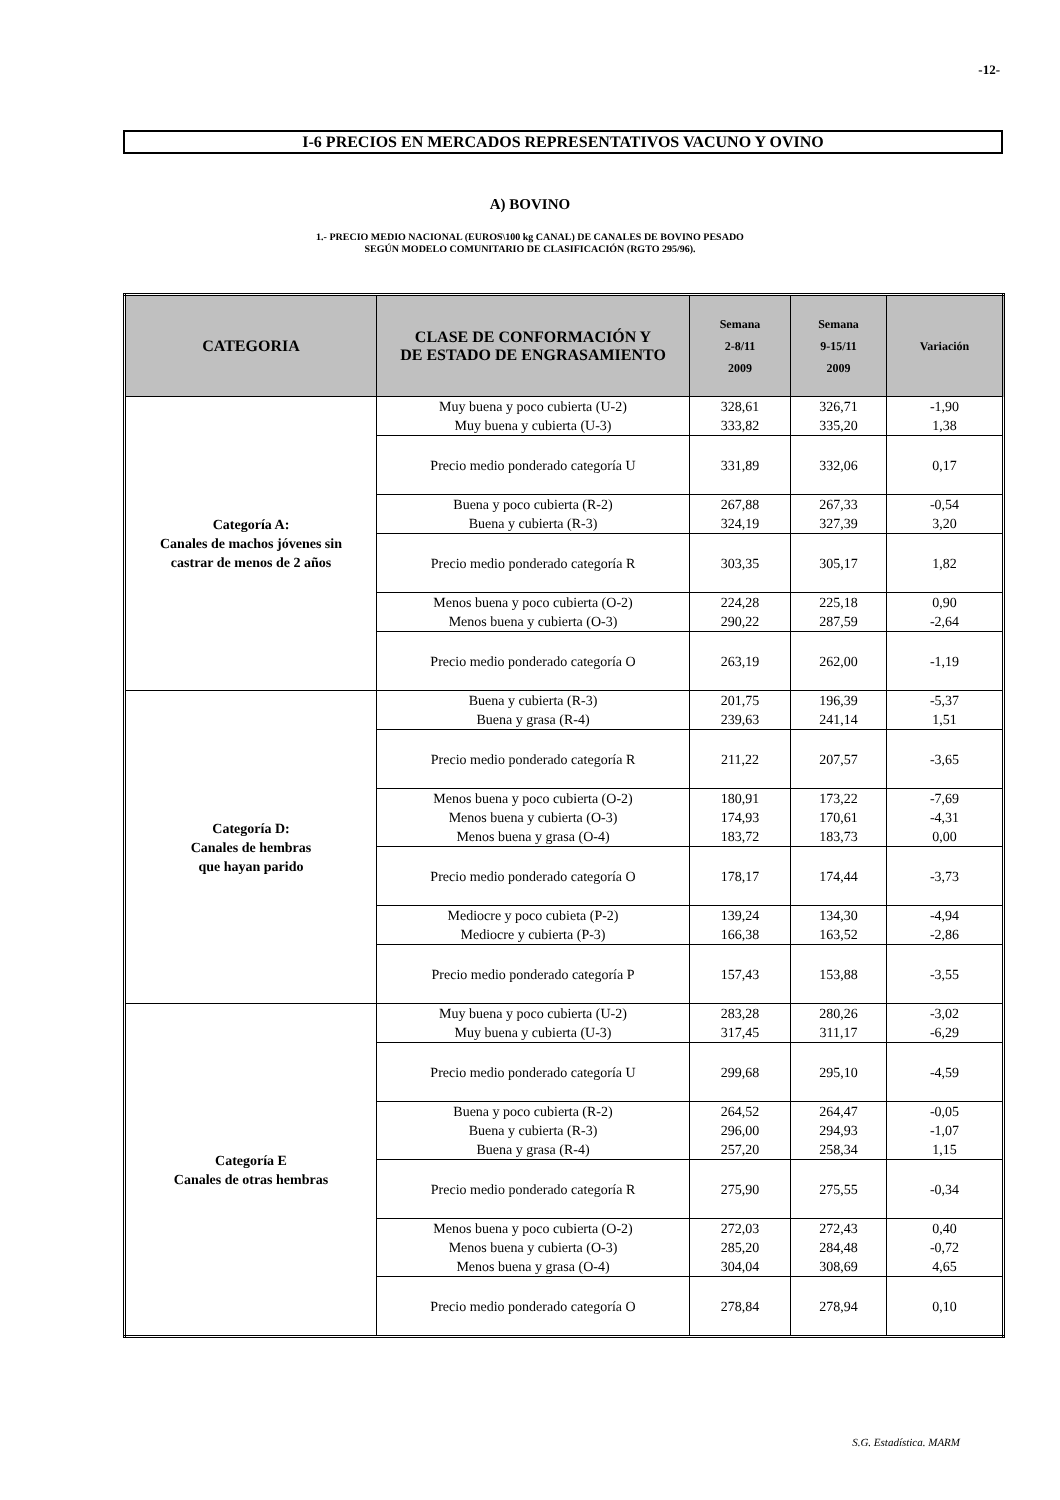-12-
I-6 PRECIOS EN MERCADOS REPRESENTATIVOS VACUNO Y OVINO
A) BOVINO
1.- PRECIO MEDIO NACIONAL (EUROS\100 kg CANAL) DE CANALES DE BOVINO PESADO
SEGÚN MODELO COMUNITARIO DE CLASIFICACIÓN (RGTO 295/96).
| CATEGORIA | CLASE DE CONFORMACIÓN Y DE ESTADO DE ENGRASAMIENTO | Semana 2-8/11 2009 | Semana 9-15/11 2009 | Variación |
| --- | --- | --- | --- | --- |
| Categoría A: Canales de machos jóvenes sin castrar de menos de 2 años | Muy buena y poco cubierta (U-2) Muy buena y cubierta (U-3) | 328,61 333,82 | 326,71 335,20 | -1,90 1,38 |
| | Precio medio ponderado categoría U | 331,89 | 332,06 | 0,17 |
| | Buena y poco cubierta (R-2) Buena y cubierta (R-3) | 267,88 324,19 | 267,33 327,39 | -0,54 3,20 |
| | Precio medio ponderado categoría R | 303,35 | 305,17 | 1,82 |
| | Menos buena y poco cubierta (O-2) Menos buena y cubierta (O-3) | 224,28 290,22 | 225,18 287,59 | 0,90 -2,64 |
| | Precio medio ponderado categoría O | 263,19 | 262,00 | -1,19 |
| Categoría D: Canales de hembras que hayan parido | Buena y cubierta (R-3) Buena y grasa (R-4) | 201,75 239,63 | 196,39 241,14 | -5,37 1,51 |
| | Precio medio ponderado categoría R | 211,22 | 207,57 | -3,65 |
| | Menos buena y poco cubierta (O-2) Menos buena y cubierta (O-3) Menos buena y grasa (O-4) | 180,91 174,93 183,72 | 173,22 170,61 183,73 | -7,69 -4,31 0,00 |
| | Precio medio ponderado categoría O | 178,17 | 174,44 | -3,73 |
| | Mediocre y poco cubieta (P-2) Mediocre y cubierta (P-3) | 139,24 166,38 | 134,30 163,52 | -4,94 -2,86 |
| | Precio medio ponderado categoría P | 157,43 | 153,88 | -3,55 |
| Categoría E Canales de otras hembras | Muy buena y poco cubierta (U-2) Muy buena y cubierta (U-3) | 283,28 317,45 | 280,26 311,17 | -3,02 -6,29 |
| | Precio medio ponderado categoría U | 299,68 | 295,10 | -4,59 |
| | Buena y poco cubierta (R-2) Buena y cubierta (R-3) Buena y grasa (R-4) | 264,52 296,00 257,20 | 264,47 294,93 258,34 | -0,05 -1,07 1,15 |
| | Precio medio ponderado categoría R | 275,90 | 275,55 | -0,34 |
| | Menos buena y poco cubierta (O-2) Menos buena y cubierta (O-3) Menos buena y grasa (O-4) | 272,03 285,20 304,04 | 272,43 284,48 308,69 | 0,40 -0,72 4,65 |
| | Precio medio ponderado categoría O | 278,84 | 278,94 | 0,10 |
S.G. Estadística. MARM